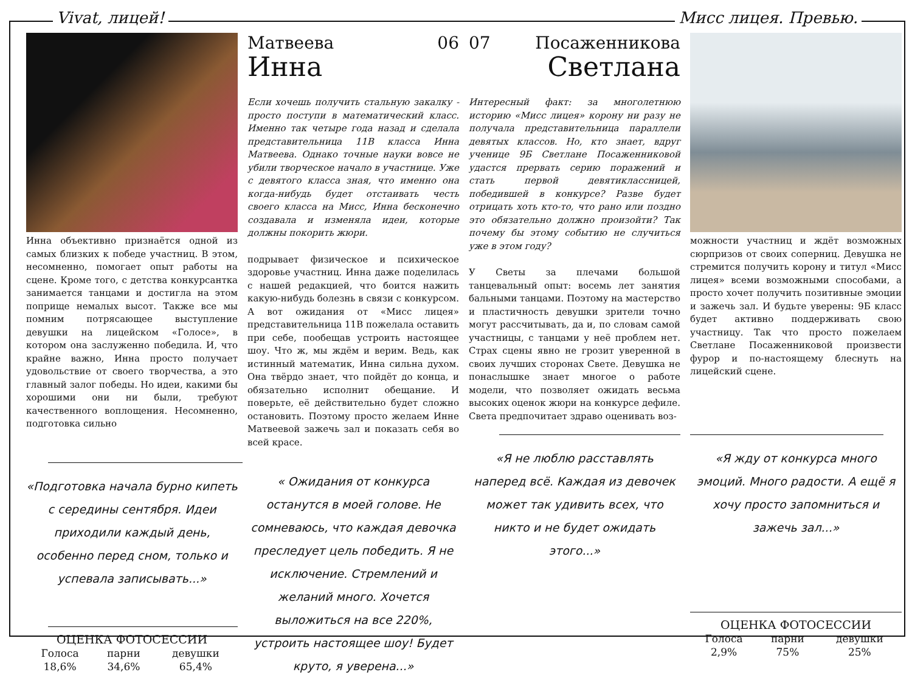Vivat, лицей! Мисс лицея. Превью.
Инна объективно признаётся одной из самых близких к победе участниц. В этом, несомненно, помогает опыт работы на сцене. Кроме того, с детства конкурсантка занимается танцами и достигла на этом поприще немалых высот. Также все мы помним потрясающее выступление девушки на лицейском «Голосе», в котором она заслуженно победила. И, что крайне важно, Инна просто получает удовольствие от своего творчества, а это главный залог победы. Но идеи, какими бы хорошими они ни были, требуют качественного воплощения. Несомненно, подготовка сильно
Матвеева
Инна
06
Если хочешь получить стальную закалку - просто поступи в математический класс. Именно так четыре года назад и сделала представительница 11В класса Инна Матвеева. Однако точные науки вовсе не убили творческое начало в участнице. Уже с девятого класса зная, что именно она когда-нибудь будет отстаивать честь своего класса на Мисс, Инна бесконечно создавала и изменяла идеи, которые должны покорить жюри.
подрывает физическое и психическое здоровье участниц. Инна даже поделилась с нашей редакцией, что боится нажить какую-нибудь болезнь в связи с конкурсом. А вот ожидания от «Мисс лицея» представительница 11В пожелала оставить при себе, пообещав устроить настоящее шоу. Что ж, мы ждём и верим. Ведь, как истинный математик, Инна сильна духом. Она твёрдо знает, что пойдёт до конца, и обязательно исполнит обещание. И поверьте, её действительно будет сложно остановить. Поэтому просто желаем Инне Матвеевой зажечь зал и показать себя во всей красе.
07 Посаженникова
Светлана
Интересный факт: за многолетнюю историю «Мисс лицея» корону ни разу не получала представительница параллели девятых классов. Но, кто знает, вдруг ученице 9Б Светлане Посаженниковой удастся прервать серию поражений и стать первой девятиклассницей, победившей в конкурсе? Разве будет отрицать хоть кто-то, что рано или поздно это обязательно должно произойти? Так почему бы этому событию не случиться уже в этом году?
У Светы за плечами большой танцевальный опыт: восемь лет занятия бальными танцами. Поэтому на мастерство и пластичность девушки зрители точно могут рассчитывать, да и, по словам самой участницы, с танцами у неё проблем нет. Страх сцены явно не грозит уверенной в своих лучших сторонах Свете. Девушка не понаслышке знает многое о работе модели, что позволяет ожидать весьма высоких оценок жюри на конкурсе дефиле. Света предпочитает здраво оценивать воз-
можности участниц и ждёт возможных сюрпризов от своих соперниц. Девушка не стремится получить корону и титул «Мисс лицея» всеми возможными способами, а просто хочет получить позитивные эмоции и зажечь зал. И будьте уверены: 9Б класс будет активно поддерживать свою участницу. Так что просто пожелаем Светлане Посаженниковой произвести фурор и по-настоящему блеснуть на лицейский сцене.
«Подготовка начала бурно кипеть с середины сентября. Идеи приходили каждый день, особенно перед сном, только и успевала записывать...»
| ОЦЕНКА ФОТОСЕССИИ | | |
| --- | --- | --- |
| Голоса | парни | девушки |
| 18,6% | 34,6% | 65,4% |
« Ожидания от конкурса останутся в моей голове. Не сомневаюсь, что каждая девочка преследует цель победить. Я не исключение. Стремлений и желаний много. Хочется выложиться на все 220%, устроить настоящее шоу! Будет круто, я уверена...»
«Я не люблю расставлять наперед всё. Каждая из девочек может так удивить всех, что никто и не будет ожидать этого...»
«Я жду от конкурса много эмоций. Много радости. А ещё я хочу просто запомниться и зажечь зал...»
| ОЦЕНКА ФОТОСЕССИИ | | |
| --- | --- | --- |
| Голоса | парни | девушки |
| 2,9% | 75% | 25% |